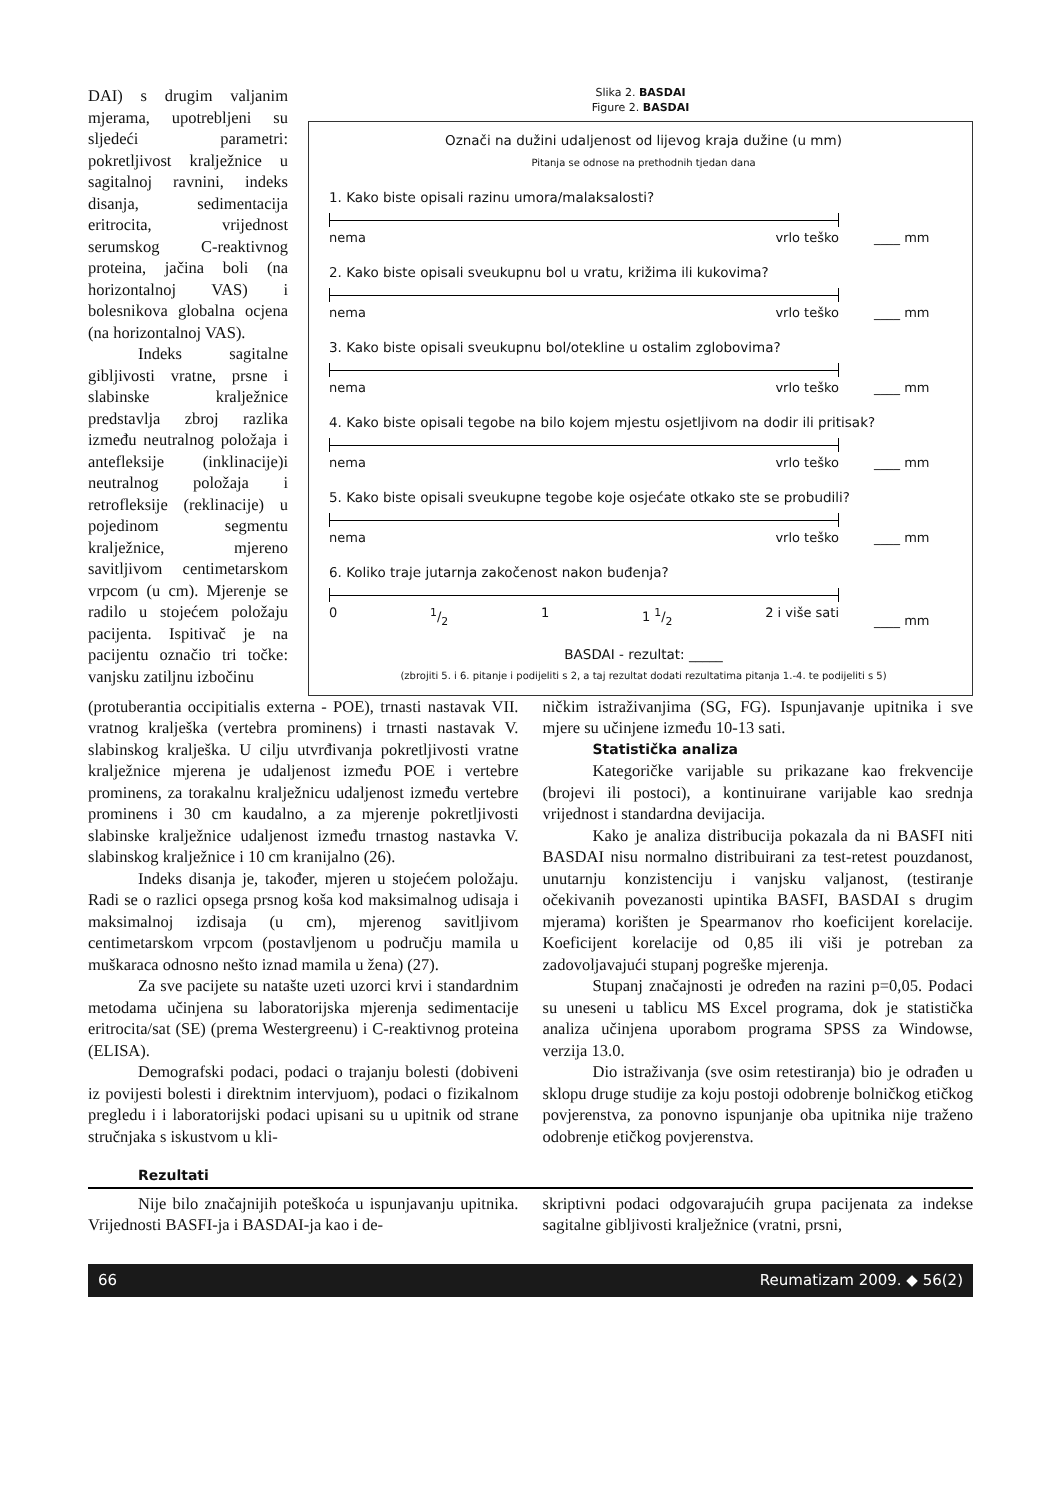DAI) s drugim valjanim mjerama, upotrebljeni su sljedeći parametri: pokretljivost kralježnice u sagitalnoj ravnini, indeks disanja, sedimentacija eritrocita, vrijednost serumskog C-reaktivnog proteina, jačina boli (na horizontalnoj VAS) i bolesnikova globalna ocjena (na horizontalnoj VAS).
Indeks sagitalne gibljivosti vratne, prsne i slabinske kralježnice predstavlja zbroj razlika između neutralnog položaja i antefleksije (inklinacije)i neutralnog položaja i retrofleksije (reklinacije) u pojedinom segmentu kralježnice, mjereno savitljivom centimetarskom vrpcom (u cm). Mjerenje se radilo u stojećem položaju pacijenta. Ispitivač je na pacijentu označio tri točke: vanjsku zatiljnu izbočinu
Slika 2. BASDAI
Figure 2. BASDAI
Označi na dužini udaljenost od lijevog kraja dužine (u mm)
Pitanja se odnose na prethodnih tjedan dana
1. Kako biste opisali razinu umora/malaksalosti?
nema vrlo teško
____ mm
2. Kako biste opisali sveukupnu bol u vratu, križima ili kukovima?
nema vrlo teško
____ mm
3. Kako biste opisali sveukupnu bol/otekline u ostalim zglobovima?
nema vrlo teško
____ mm
4. Kako biste opisali tegobe na bilo kojem mjestu osjetljivom na dodir ili pritisak?
nema vrlo teško
____ mm
5. Kako biste opisali sveukupne tegobe koje osjećate otkako ste se probudili?
nema vrlo teško
____ mm
6. Koliko traje jutarnja zakočenost nakon buđenja?
01/2 1 1 1/2 2 i više sati
____ mm
BASDAI - rezultat: _____
(zbrojiti 5. i 6. pitanje i podijeliti s 2, a taj rezultat dodati rezultatima pitanja 1.-4. te podijeliti s 5)
(protuberantia occipitialis externa - POE), trnasti nastavak VII. vratnog kralješka (vertebra prominens) i trnasti nastavak V. slabinskog kralješka. U cilju utvrđivanja pokretljivosti vratne kralježnice mjerena je udaljenost između POE i vertebre prominens, za torakalnu kralježnicu udaljenost između vertebre prominens i 30 cm kaudalno, a za mjerenje pokretljivosti slabinske kralježnice udaljenost između trnastog nastavka V. slabinskog kralježnice i 10 cm kranijalno (26).
Indeks disanja je, također, mjeren u stojećem položaju. Radi se o razlici opsega prsnog koša kod maksimalnog udisaja i maksimalnoj izdisaja (u cm), mjerenog savitljivom centimetarskom vrpcom (postavljenom u području mamila u muškaraca odnosno nešto iznad mamila u žena) (27).
Za sve pacijete su natašte uzeti uzorci krvi i standardnim metodama učinjena su laboratorijska mjerenja sedimentacije eritrocita/sat (SE) (prema Westergreenu) i C-reaktivnog proteina (ELISA).
Demografski podaci, podaci o trajanju bolesti (dobiveni iz povijesti bolesti i direktnim intervjuom), podaci o fizikalnom pregledu i i laboratorijski podaci upisani su u upitnik od strane stručnjaka s iskustvom u kli-
ničkim istraživanjima (SG, FG). Ispunjavanje upitnika i sve mjere su učinjene između 10-13 sati.
Statistička analiza
Kategoričke varijable su prikazane kao frekvencije (brojevi ili postoci), a kontinuirane varijable kao srednja vrijednost i standardna devijacija.
Kako je analiza distribucija pokazala da ni BASFI niti BASDAI nisu normalno distribuirani za test-retest pouzdanost, unutarnju konzistenciju i vanjsku valjanost, (testiranje očekivanih povezanosti upintika BASFI, BASDAI s drugim mjerama) korišten je Spearmanov rho koeficijent korelacije. Koeficijent korelacije od 0,85 ili viši je potreban za zadovoljavajući stupanj pogreške mjerenja.
Stupanj značajnosti je određen na razini p=0,05. Podaci su uneseni u tablicu MS Excel programa, dok je statistička analiza učinjena uporabom programa SPSS za Windowse, verzija 13.0.
Dio istraživanja (sve osim retestiranja) bio je odrađen u sklopu druge studije za koju postoji odobrenje bolničkog etičkog povjerenstva, za ponovno ispunjanje oba upitnika nije traženo odobrenje etičkog povjerenstva.
Rezultati
Nije bilo značajnijih poteškoća u ispunjavanju upitnika. Vrijednosti BASFI-ja i BASDAI-ja kao i de-
skriptivni podaci odgovarajućih grupa pacijenata za indekse sagitalne gibljivosti kralježnice (vratni, prsni,
66 Reumatizam 2009. ◆ 56(2)